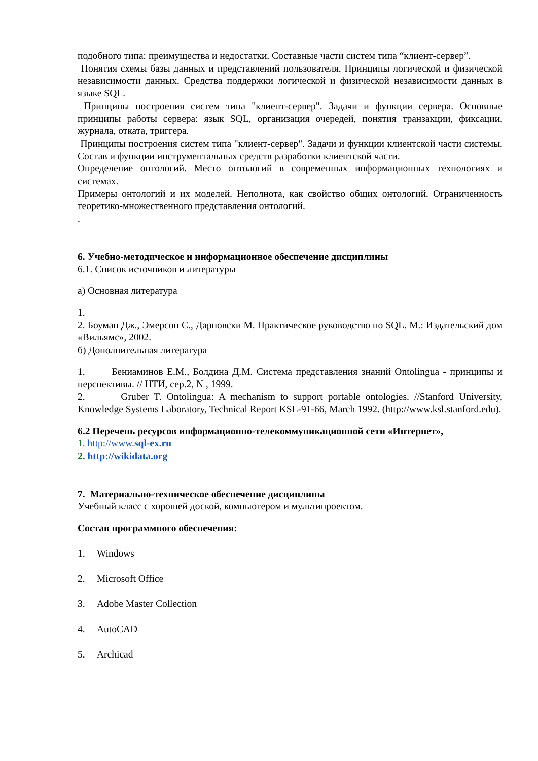подобного типа: преимущества и недостатки. Составные части систем типа “клиент-сервер”.
Понятия схемы базы данных и представлений пользователя. Принципы логической и физической независимости данных. Средства поддержки логической и физической независимости данных в языке SQL.
Принципы построения систем типа "клиент-сервер". Задачи и функции сервера. Основные принципы работы сервера: язык SQL, организация очередей, понятия транзакции, фиксации, журнала, отката, триггера.
Принципы построения систем типа "клиент-сервер". Задачи и функции клиентской части системы. Состав и функции инструментальных средств разработки клиентской части.
Определение онтологий. Место онтологий в современных информационных технологиях и системах.
Примеры онтологий и их моделей. Неполнота, как свойство общих онтологий. Ограниченность теоретико-множественного представления онтологий.
.
6. Учебно-методическое и информационное обеспечение дисциплины
6.1. Список источников и литературы
а) Основная литература
1.
2. Боуман Дж., Эмерсон С., Дарновски М. Практическое руководство по SQL. М.: Издательский дом «Вильямс», 2002.
б) Дополнительная литература
1. Бениаминов Е.М., Болдина Д.М. Система представления знаний Ontolingua - принципы и перспективы. // НТИ, сер.2, N , 1999.
2. Gruber T. Ontolingua: A mechanism to support portable ontologies. //Stanford University, Knowledge Systems Laboratory, Technical Report KSL-91-66, March 1992. (http://www.ksl.stanford.edu).
6.2 Перечень ресурсов информационно-телекоммуникационной сети «Интернет»,
1. http://www.sql-ex.ru
2. http://wikidata.org
7. Материально-техническое обеспечение дисциплины
Учебный класс с хорошей доской, компьютером и мультипроектом.
Состав программного обеспечения:
1. Windows
2. Microsoft Office
3. Adobe Master Collection
4. AutoCAD
5. Archicad